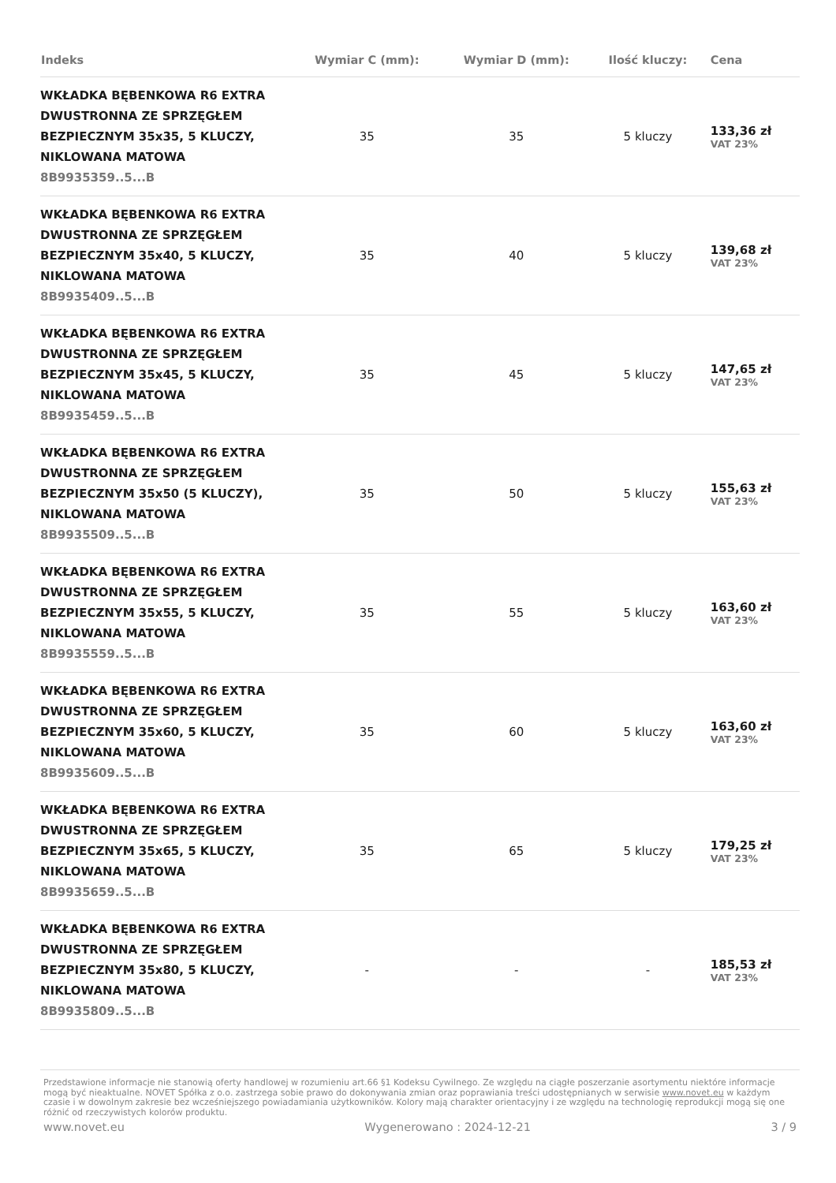| Indeks | Wymiar C (mm): | Wymiar D (mm): | Ilość kluczy: | Cena |
| --- | --- | --- | --- | --- |
| WKŁADKA BĘBENKOWA R6 EXTRA DWUSTRONNA ZE SPRZĘGŁEM BEZPIECZNYM 35x35, 5 KLUCZY, NIKLOWANA MATOWA 8B9935359..5...B | 35 | 35 | 5 kluczy | 133,36 zł VAT 23% |
| WKŁADKA BĘBENKOWA R6 EXTRA DWUSTRONNA ZE SPRZĘGŁEM BEZPIECZNYM 35x40, 5 KLUCZY, NIKLOWANA MATOWA 8B9935409..5...B | 35 | 40 | 5 kluczy | 139,68 zł VAT 23% |
| WKŁADKA BĘBENKOWA R6 EXTRA DWUSTRONNA ZE SPRZĘGŁEM BEZPIECZNYM 35x45, 5 KLUCZY, NIKLOWANA MATOWA 8B9935459..5...B | 35 | 45 | 5 kluczy | 147,65 zł VAT 23% |
| WKŁADKA BĘBENKOWA R6 EXTRA DWUSTRONNA ZE SPRZĘGŁEM BEZPIECZNYM 35x50 (5 KLUCZY), NIKLOWANA MATOWA 8B9935509..5...B | 35 | 50 | 5 kluczy | 155,63 zł VAT 23% |
| WKŁADKA BĘBENKOWA R6 EXTRA DWUSTRONNA ZE SPRZĘGŁEM BEZPIECZNYM 35x55, 5 KLUCZY, NIKLOWANA MATOWA 8B9935559..5...B | 35 | 55 | 5 kluczy | 163,60 zł VAT 23% |
| WKŁADKA BĘBENKOWA R6 EXTRA DWUSTRONNA ZE SPRZĘGŁEM BEZPIECZNYM 35x60, 5 KLUCZY, NIKLOWANA MATOWA 8B9935609..5...B | 35 | 60 | 5 kluczy | 163,60 zł VAT 23% |
| WKŁADKA BĘBENKOWA R6 EXTRA DWUSTRONNA ZE SPRZĘGŁEM BEZPIECZNYM 35x65, 5 KLUCZY, NIKLOWANA MATOWA 8B9935659..5...B | 35 | 65 | 5 kluczy | 179,25 zł VAT 23% |
| WKŁADKA BĘBENKOWA R6 EXTRA DWUSTRONNA ZE SPRZĘGŁEM BEZPIECZNYM 35x80, 5 KLUCZY, NIKLOWANA MATOWA 8B9935809..5...B | - | - | - | 185,53 zł VAT 23% |
Przedstawione informacje nie stanowią oferty handlowej w rozumieniu art.66 §1 Kodeksu Cywilnego. Ze względu na ciągłe poszerzanie asortymentu niektóre informacje mogą być nieaktualne. NOVET Spółka z o.o. zastrzega sobie prawo do dokonywania zmian oraz poprawiania treści udostępnianych w serwisie www.novet.eu w każdym czasie i w dowolnym zakresie bez wcześniejszego powiadamiania użytkowników. Kolory mają charakter orientacyjny i ze względu na technologię reprodukcji mogą się one różnić od rzeczywistych kolorów produktu.
www.novet.eu Wygenerowano : 2024-12-21 3 / 9